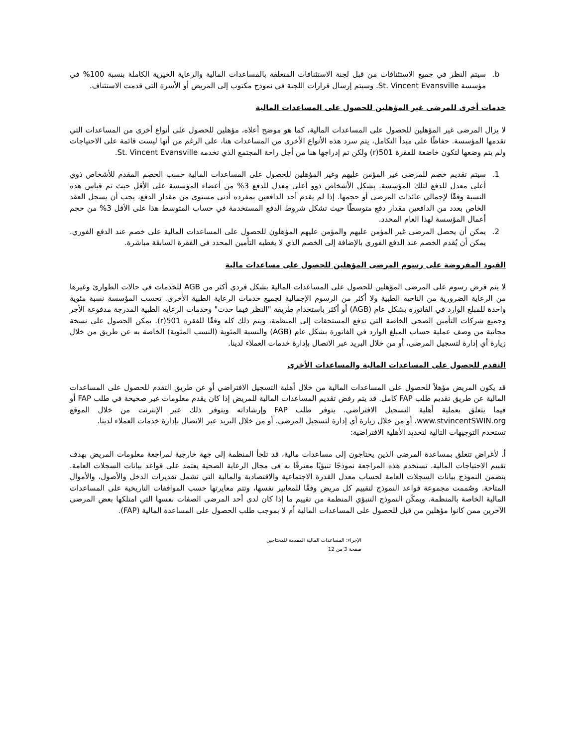b. سيتم النظر في جميع الاستئنافات من قبل لجنة الاستئنافات المتعلقة بالمساعدات المالية والرعاية الخيرية الكاملة بنسبة 100% في مؤسسة St. Vincent Evansville. وسيتم إرسال قرارات اللجنة في نموذج مكتوب إلى المريض أو الأسرة التي قدمت الاستئناف.
خدمات أخرى للمرضى غير المؤهلين للحصول على المساعدات المالية
لا يزال المرضى غير المؤهلين للحصول على المساعدات المالية، كما هو موضح أعلاه، مؤهلين للحصول على أنواع أخرى من المساعدات التي تقدمها المؤسسة. حفاظًا على مبدأ التكامل، يتم سرد هذه الأنواع الأخرى من المساعدات هنا، على الرغم من أنها ليست قائمة على الاحتياجات ولم يتم وضعها لتكون خاضعة للفقرة 501(r) ولكن تم إدراجها هنا من أجل راحة المجتمع الذي تخدمه St. Vincent Evansville.
1. سيتم تقديم خصم للمرضى غير المؤمن عليهم وغير المؤهلين للحصول على المساعدات المالية حسب الخصم المقدم للأشخاص ذوي أعلى معدل للدفع لتلك المؤسسة. يشكل الأشخاص ذوو أعلى معدل للدفع 3% من أعضاء المؤسسة على الأقل حيث تم قياس هذه النسبة وفقًا لإجمالي عائدات المرضى أو حجمها. إذا لم يقدم أحد الدافعين بمفرده أدنى مستوى من مقدار الدفع، يجب أن يسجل العقد الخاص بعدد من الدافعين مقدار دفع متوسطًا حيث تشكل شروط الدفع المستخدمة في حساب المتوسط هذا على الأقل 3% من حجم أعمال المؤسسة لهذا العام المحدد.
2. يمكن أن يحصل المرضى غير المؤمن عليهم والمؤمن عليهم المؤهلون للحصول على المساعدات المالية على خصم عند الدفع الفوري. يمكن أن يُقدم الخصم عند الدفع الفوري بالإضافة إلى الخصم الذي لا يغطيه التأمين المحدد في الفقرة السابقة مباشرة.
القيود المفروضة على رسوم المرضى المؤهلين للحصول على مساعدات مالية
لا يتم فرض رسوم على المرضى المؤهلين للحصول على المساعدات المالية بشكل فردي أكثر من AGB للخدمات في حالات الطوارئ وغيرها من الرعاية الضرورية من الناحية الطبية ولا أكثر من الرسوم الإجمالية لجميع خدمات الرعاية الطبية الأخرى. تحسب المؤسسة نسبة مئوية واحدة للمبلغ الوارد في الفاتورة بشكل عام (AGB) أو أكثر باستخدام طريقة "النظر فيما حدث" وخدمات الرعاية الطبية المدرجة مدفوعة الأجر وجميع شركات التأمين الصحي الخاصة التي تدفع المستحقات إلى المنظمة، ويتم ذلك كله وفقًا للفقرة 501(r). يمكن الحصول على نسخة مجانية من وصف عملية حساب المبلغ الوارد في الفاتورة بشكل عام (AGB) والنسبة المئوية (النسب المئوية) الخاصة به عن طريق من خلال زيارة أي إدارة لتسجيل المرضى، أو من خلال البريد عبر الاتصال بإدارة خدمات العملاء لدينا.
التقدم للحصول على المساعدات المالية والمساعدات الأخرى
قد يكون المريض مؤهلاً للحصول على المساعدات المالية من خلال أهلية التسجيل الافتراضي أو عن طريق التقدم للحصول على المساعدات المالية عن طريق تقديم طلب FAP كامل. قد يتم رفض تقديم المساعدات المالية للمريض إذا كان يقدم معلومات غير صحيحة في طلب FAP أو فيما يتعلق بعملية أهلية التسجيل الافتراضي. يتوفر طلب FAP وإرشاداته ويتوفر ذلك عبر الإنترنت من خلال الموقع www.stvincentSWIN.org، أو من خلال زيارة أي إدارة لتسجيل المرضى، أو من خلال البريد عبر الاتصال بإدارة خدمات العملاء لدينا.
تستخدم التوجيهات التالية لتحديد الأهلية الافتراضية:
أ. لأغراض تتعلق بمساعدة المرضى الذين يحتاجون إلى مساعدات مالية، قد تلجأ المنظمة إلى جهة خارجية لمراجعة معلومات المريض بهدف تقييم الاحتياجات المالية. تستخدم هذه المراجعة نموذجًا تنبؤيًا معترفًا به في مجال الرعاية الصحية يعتمد على قواعد بيانات السجلات العامة. يتضمن النموذج بيانات السجلات العامة لحساب معدل القدرة الاجتماعية والاقتصادية والمالية التي تشمل تقديرات الدخل والأصول، والأموال المتاحة. وصُممت مجموعة قواعد النموذج لتقييم كل مريض وفقًا للمعايير نفسها، وتتم معايرتها حسب الموافقات التاريخية على المساعدات المالية الخاصة بالمنظمة. ويمكّن النموذج التنبؤي المنظمة من تقييم ما إذا كان لدى أحد المرضى الصفات نفسها التي امتلكها بعض المرضى الآخرين ممن كانوا مؤهلين من قبل للحصول على المساعدات المالية أم لا بموجب طلب الحصول على المساعدة المالية (FAP).
الإجراء: المساعدات المالية المقدمة للمحتاجين
صفحة 3 من 12